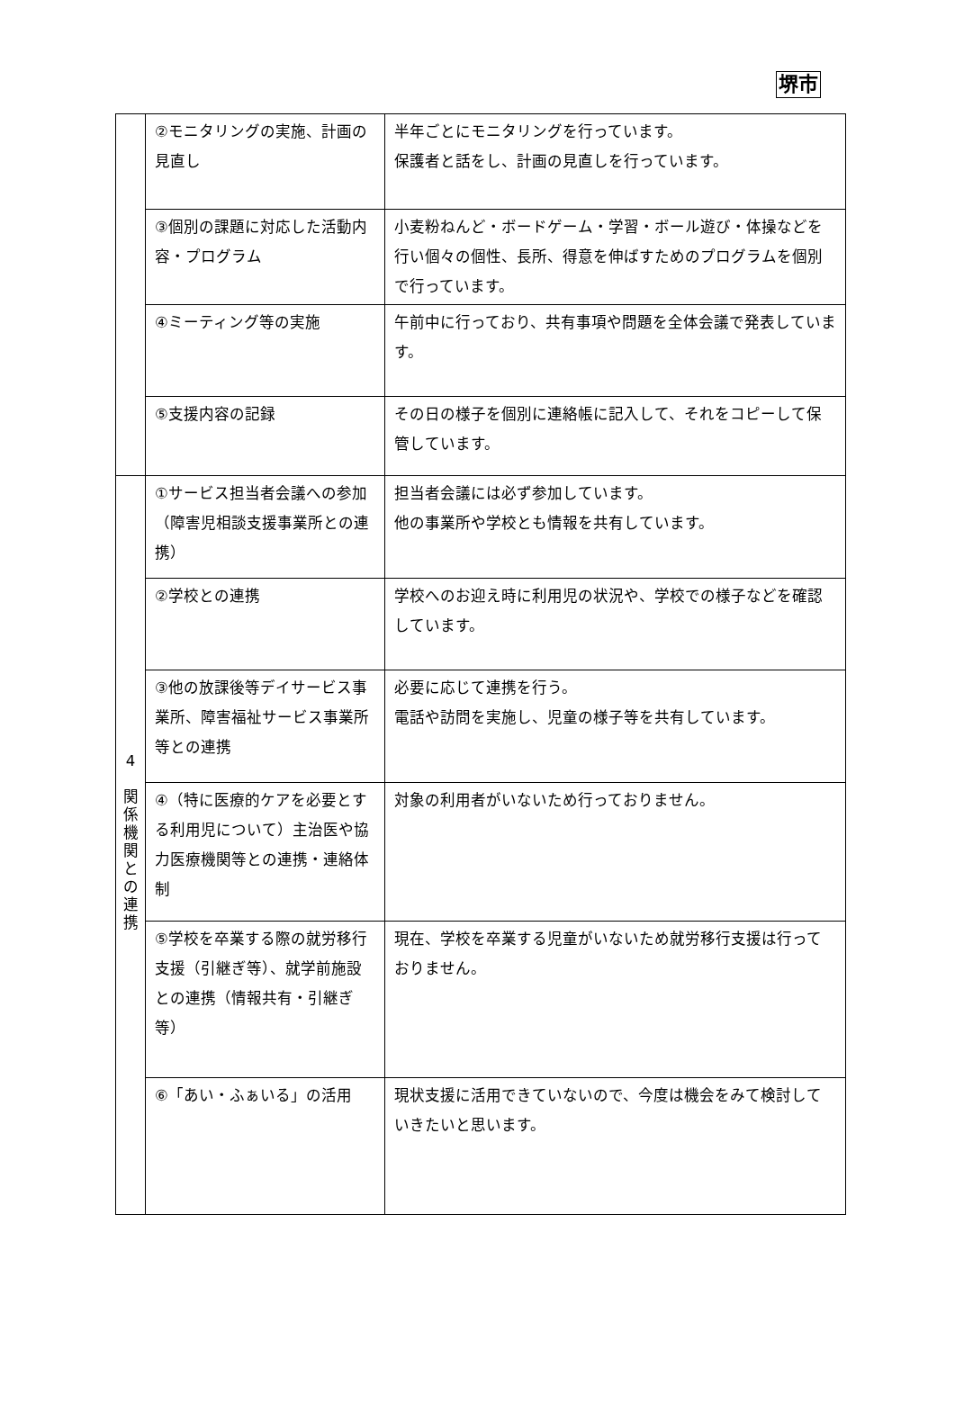堺市
| | ②モニタリングの実施、計画の見直し | 半年ごとにモニタリングを行っています。 保護者と話をし、計画の見直しを行っています。 |
| | ③個別の課題に対応した活動内容・プログラム | 小麦粉ねんど・ボードゲーム・学習・ボール遊び・体操などを行い個々の個性、長所、得意を伸ばすためのプログラムを個別で行っています。 |
| | ④ミーティング等の実施 | 午前中に行っており、共有事項や問題を全体会議で発表しています。 |
| | ⑤支援内容の記録 | その日の様子を個別に連絡帳に記入して、それをコピーして保管しています。 |
| 4 関係機関との連携 | ①サービス担当者会議への参加（障害児相談支援事業所との連携） | 担当者会議には必ず参加しています。 他の事業所や学校とも情報を共有しています。 |
| | ②学校との連携 | 学校へのお迎え時に利用児の状況や、学校での様子などを確認しています。 |
| | ③他の放課後等デイサービス事業所、障害福祉サービス事業所等との連携 | 必要に応じて連携を行う。 電話や訪問を実施し、児童の様子等を共有しています。 |
| | ④（特に医療的ケアを必要とする利用児について）主治医や協力医療機関等との連携・連絡体制 | 対象の利用者がいないため行っておりません。 |
| | ⑤学校を卒業する際の就労移行支援（引継ぎ等）、就学前施設との連携（情報共有・引継ぎ等） | 現在、学校を卒業する児童がいないため就労移行支援は行っておりません。 |
| | ⑥「あい・ふぁいる」の活用 | 現状支援に活用できていないので、今度は機会をみて検討していきたいと思います。 |